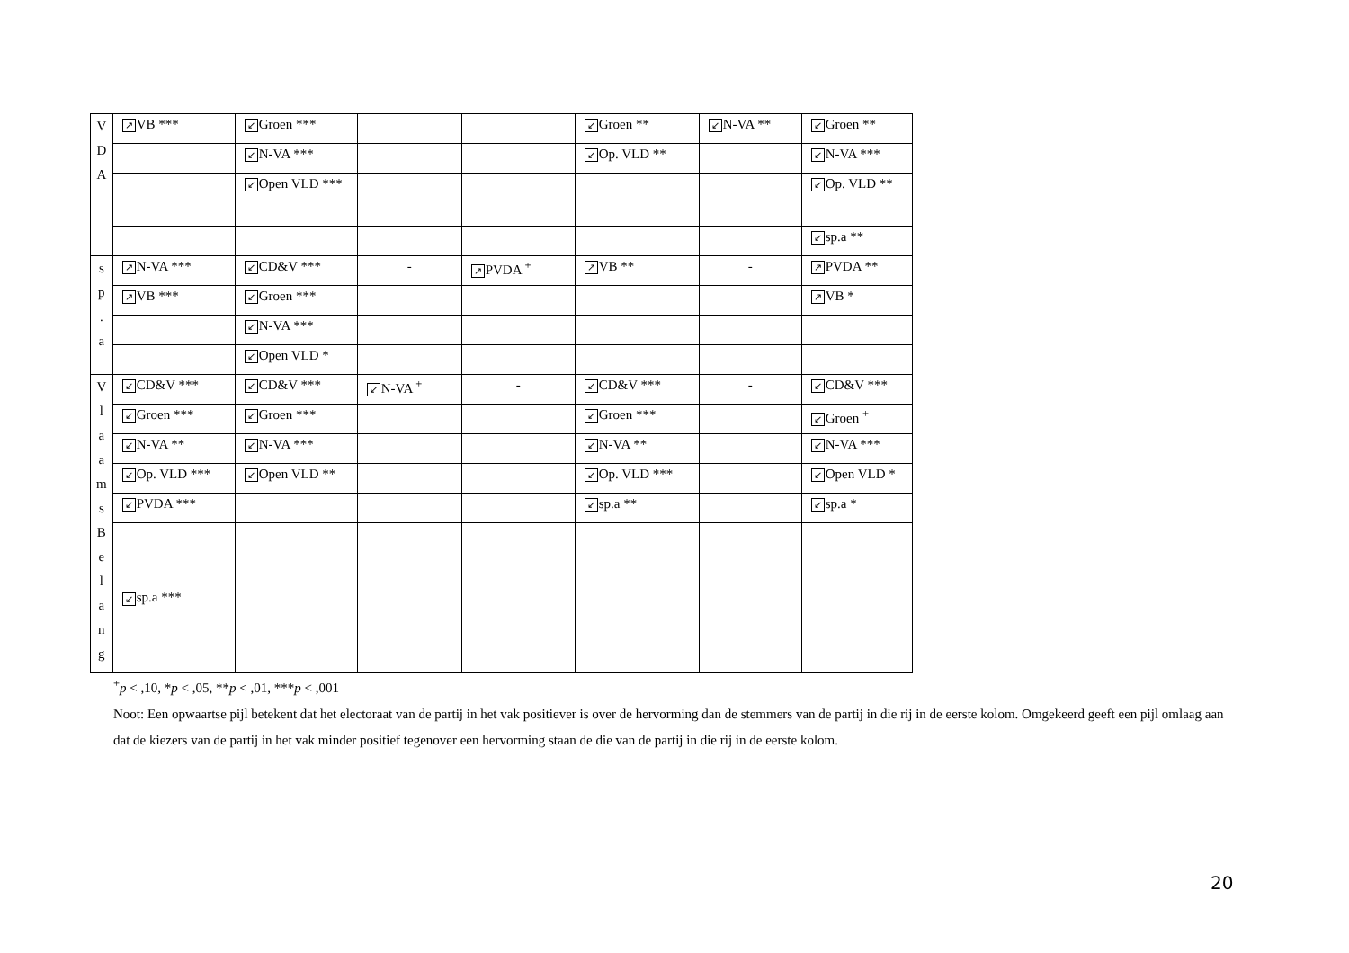| V D A | ↗ VB *** | ↙ Groen *** | | | ↙ Groen ** | ↙ N-VA ** | ↙ Groen ** |
| | | ↙ N-VA *** | | | ↙ Op. VLD ** | | ↙ N-VA *** |
| | | ↙ Open VLD *** | | | | | ↙ Op. VLD ** |
| | | | | | | | ↙ sp.a ** |
| s p . a | ↗ N-VA *** | ↙ CD&V *** | - | ↗ PVDA <sup>+</sup> | ↗ VB ** | - | ↗ PVDA ** |
| | ↗ VB *** | ↙ Groen *** | | | | | ↗ VB * |
| | | ↙ N-VA *** | | | | | |
| | | ↙ Open VLD * | | | | | |
| V l a a m s B e l a n g | ↙ CD&V *** | ↙ CD&V *** | ↙ N-VA <sup>+</sup> | - | ↙ CD&V *** | - | ↙ CD&V *** |
| | ↙ Groen *** | ↙ Groen *** | | | ↙ Groen *** | | ↙ Groen <sup>+</sup> |
| | ↙ N-VA ** | ↙ N-VA *** | | | ↙ N-VA ** | | ↙ N-VA *** |
| | ↙ Op. VLD *** | ↙ Open VLD ** | | | ↙ Op. VLD *** | | ↙ Open VLD * |
| | ↙ PVDA *** | | | | ↙ sp.a ** | | ↙ sp.a * |
| | ↙ sp.a *** | | | | | | |
<sup>+</sup>p < ,10, *p < ,05, **p < ,01, ***p < ,001
Noot: Een opwaartse pijl betekent dat het electoraat van de partij in het vak positiever is over de hervorming dan de stemmers van de partij in die rij in de eerste kolom. Omgekeerd geeft een pijl omlaag aan dat de kiezers van de partij in het vak minder positief tegenover een hervorming staan de die van de partij in die rij in de eerste kolom.
20